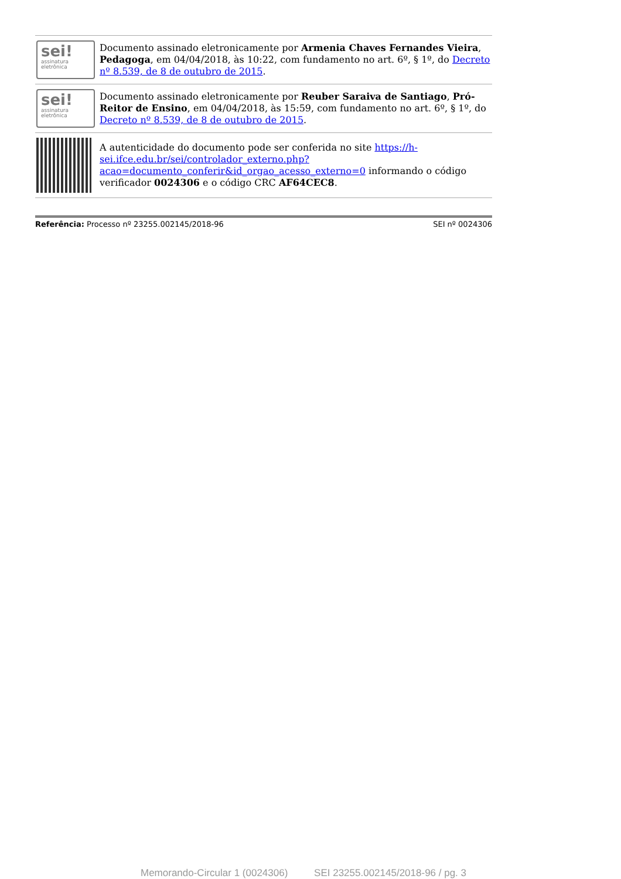| sei! assinatura eletrônica | Documento assinado eletronicamente por Armenia Chaves Fernandes Vieira , Pedagoga , em 04/04/2018, às 10:22, com fundamento no art. 6º, § 1º, do Decreto nº 8.539, de 8 de outubro de 2015 . |
| sei! assinatura eletrônica | Documento assinado eletronicamente por Reuber Saraiva de Santiago , Pró-Reitor de Ensino , em 04/04/2018, às 15:59, com fundamento no art. 6º, § 1º, do Decreto nº 8.539, de 8 de outubro de 2015 . |
| | A autenticidade do documento pode ser conferida no site https://h-sei.ifce.edu.br/sei/controlador_externo.php?acao=documento_conferir&id_orgao_acesso_externo=0 informando o código verificador 0024306 e o código CRC AF64CEC8 . |
Referência: Processo nº 23255.002145/2018-96 SEI nº 0024306
Memorando-Circular 1 (0024306) SEI 23255.002145/2018-96 / pg. 3